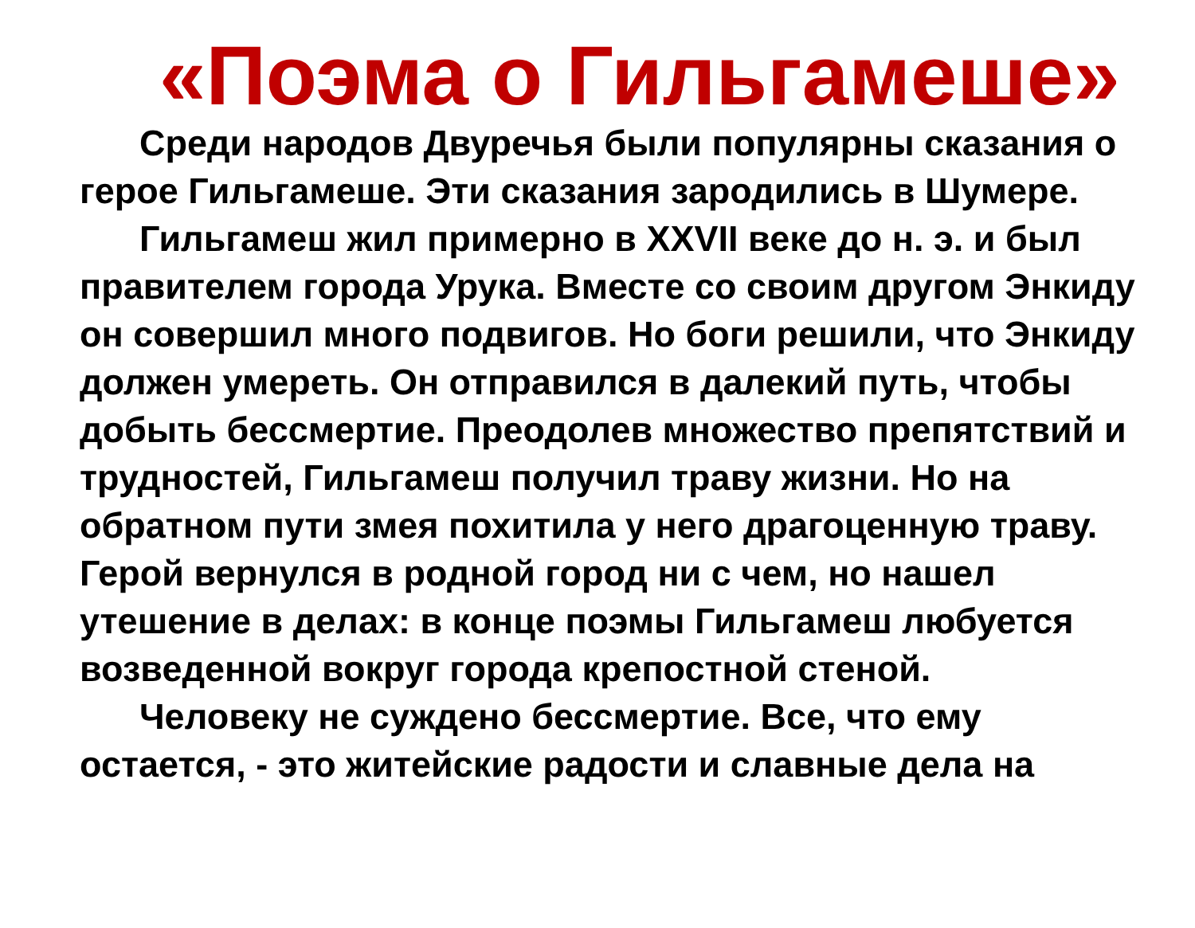«Поэма о Гильгамеше»
Среди народов Двуречья были популярны сказания о герое Гильгамеше. Эти сказания зародились в Шумере.
Гильгамеш жил примерно в XXVII веке до н. э. и был правителем города Урука. Вместе со своим другом Энкиду он совершил много подвигов. Но боги решили, что Энкиду должен умереть. Он отправился в далекий путь, чтобы добыть бессмертие. Преодолев множество препятствий и трудностей, Гильгамеш получил траву жизни. Но на обратном пути змея похитила у него драгоценную траву. Герой вернулся в родной город ни с чем, но нашел утешение в делах: в конце поэмы Гильгамеш любуется возведенной вокруг города крепостной стеной.
Человеку не суждено бессмертие. Все, что ему остается, - это житейские радости и славные дела на